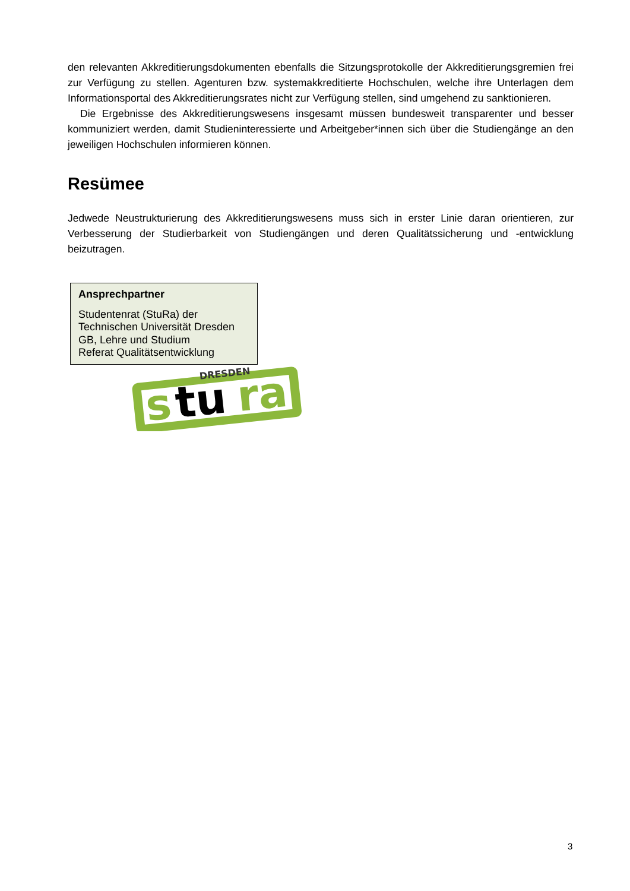den relevanten Akkreditierungsdokumenten ebenfalls die Sitzungsprotokolle der Akkreditierungsgremien frei zur Verfügung zu stellen. Agenturen bzw. systemakkreditierte Hochschulen, welche ihre Unterlagen dem Informationsportal des Akkreditierungsrates nicht zur Verfügung stellen, sind umgehend zu sanktionieren.
Die Ergebnisse des Akkreditierungswesens insgesamt müssen bundesweit transparenter und besser kommuniziert werden, damit Studieninteressierte und Arbeitgeber*innen sich über die Studiengänge an den jeweiligen Hochschulen informieren können.
Resümee
Jedwede Neustrukturierung des Akkreditierungswesens muss sich in erster Linie daran orientieren, zur Verbesserung der Studierbarkeit von Studiengängen und deren Qualitätssicherung und -entwicklung beizutragen.
Ansprechpartner
Studentenrat (StuRa) der
Technischen Universität Dresden
GB, Lehre und Studium
Referat Qualitätsentwicklung
s
tu
ra
DRESDEN
3